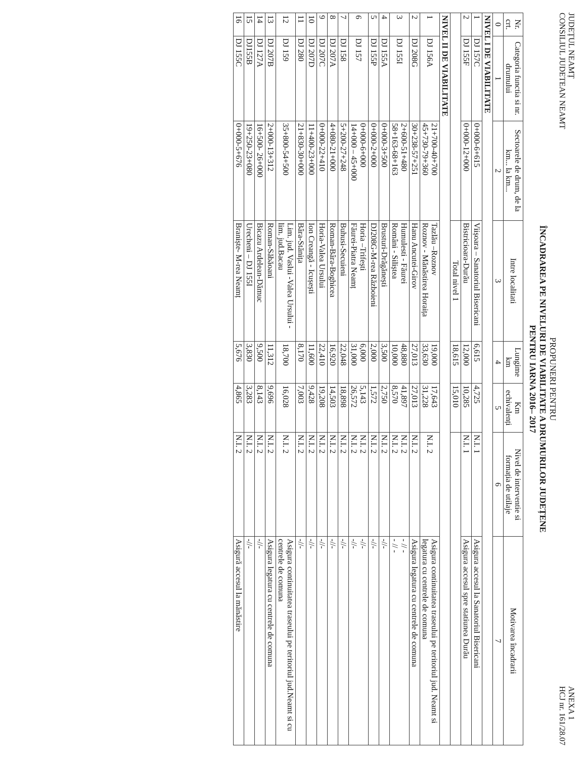JUDEȚUL NEAMȚ
CONSILIUL JUDETEAN NEAMT
ANEXA 1
HCJ nr. 161/28.07
PROPUNERI PENTRU
ÎNCADRAREA PE NIVELURI DE VIABILITATE A DRUMURILOR JUDEȚENE
PENTRU IARNA 2016– 2017
| Nr. crt. | Categoria functia si nr. drumului | Sectoarele de drum, de la km... la km... | Intre localitati | Lungime km | Km echivalenți | Nivel de interventie si formația de utilaje | Motivarea încadrarii |
| --- | --- | --- | --- | --- | --- | --- | --- |
| 0 | 1 | 2 | 3 | 4 | 5 | 6 | 7 |
| NIVEL I DE VIABILITATE | | | | | | | |
| 1 | DJ 157C | 0+000-6+615 | Viișoara – Sanatoriul Bisericani | 6,615 | 4,725 | N.I. 1 | Asigura accesul la Sanatoriul Bisericani |
| 2 | DJ 155F | 0+000-12+000 | Bistricioara-Durău | 12,000 | 10,285 | N.I. 1 | Asigura accesul spre statiunea Durău |
| | | | Total nivel 1 | 18,615 | 15,010 | | |
| NIVEL II DE VIABILITATE | | | | | | | |
| 1 | DJ 156A | 21+700-40+700 45+730-79+360 | Tazlău –Roznov Roznov - Mănăstirea Horaița | 19,000 33,630 | 17,643 31,228 | N.I. 2 | Asigura continuitatea traseului pe teritoriul jud. Neamt si legatura cu centrele de comuna |
| 2 | DJ 208G | 30+238-57+251 | Hanu Ancutei-Girov | 27,013 | 27,013 | N.I. 2 | Asigura legatura cu centrele de comuna |
| 3 | DJ 155I | 2+600-51+480 58+163-68+163 | Humulesti - Făurei Români - Siliștea | 48,880 10,000 | 41,897 8,570 | N.I. 2 N.I. 2 | - // - - // - |
| 4 | DJ 155A | 0+000-3+500 | Brusturi-Drăgănești | 3,500 | 2,750 | N.I. 2 | -//- |
| 5 | DJ 155P | 0+000-2+000 | DJ208G-M-rea Războieni | 2,000 | 1,572 | N.I. 2 | -//- |
| 6 | DJ 157 | 0+000-6+000 14+000 – 45+000 | Horia –Trifești Făurei-Piatra Neamț | 6,000 31,000 | 5,143 26,572 | N.I. 2 N.I. 2 | -//- -//- |
| 7 | DJ 158 | 5+200-27+248 | Buhusi-Secuieni | 22,048 | 18,898 | N.I. 2 | -//- |
| 8 | DJ 207A | 4+080-21+000 | Roman-Bâra-Boghicea | 16,920 | 14,503 | N.I. 2 | -//- |
| 9 | DJ 207C | 0+000-22+410 | Horia-Valea Ursului | 22,410 | 19,208 | N.I. 2 | -//- |
| 10 | DJ 207D | 11+400-23+000 | Ion Creangă - Icușești | 11,600 | 9,428 | N.I. 2 | -//- |
| 11 | DJ 280 | 21+830-30+000 | Bâra-Stănița | 8,170 | 7,003 | N.I. 2 | -//- |
| 12 | DJ 159 | 35+800-54+500 | Lim. jud. Vaslui -Valea Ursului - lim. jud.Bacau | 18,700 | 16,028 | N.I. 2 | Asigura continuitatea traseului pe teritoriul jud.Neamt si cu centrele de comuna |
| 13 | DJ 207B | 2+000-13+312 | Roman-Săbăoani | 11,312 | 9,696 | N.I. 2 | Asigura legatura cu centrele de comuna |
| 14 | DJ 127A | 16+500- 26+000 | Bicazu Ardelean-Dămuc | 9,500 | 8,143 | N.I. 2 | -//- |
| 15 | DJ155B | 19+250-23+080 | Urecheni – DJ 155I | 3,830 | 3,283 | N.I. 2 | -//- |
| 16 | DJ 155C | 0+000-5+676 | Braniște- M-rea Neamț | 5,676 | 4,865 | N.I. 2 | Asigură accesul la mănăstire |